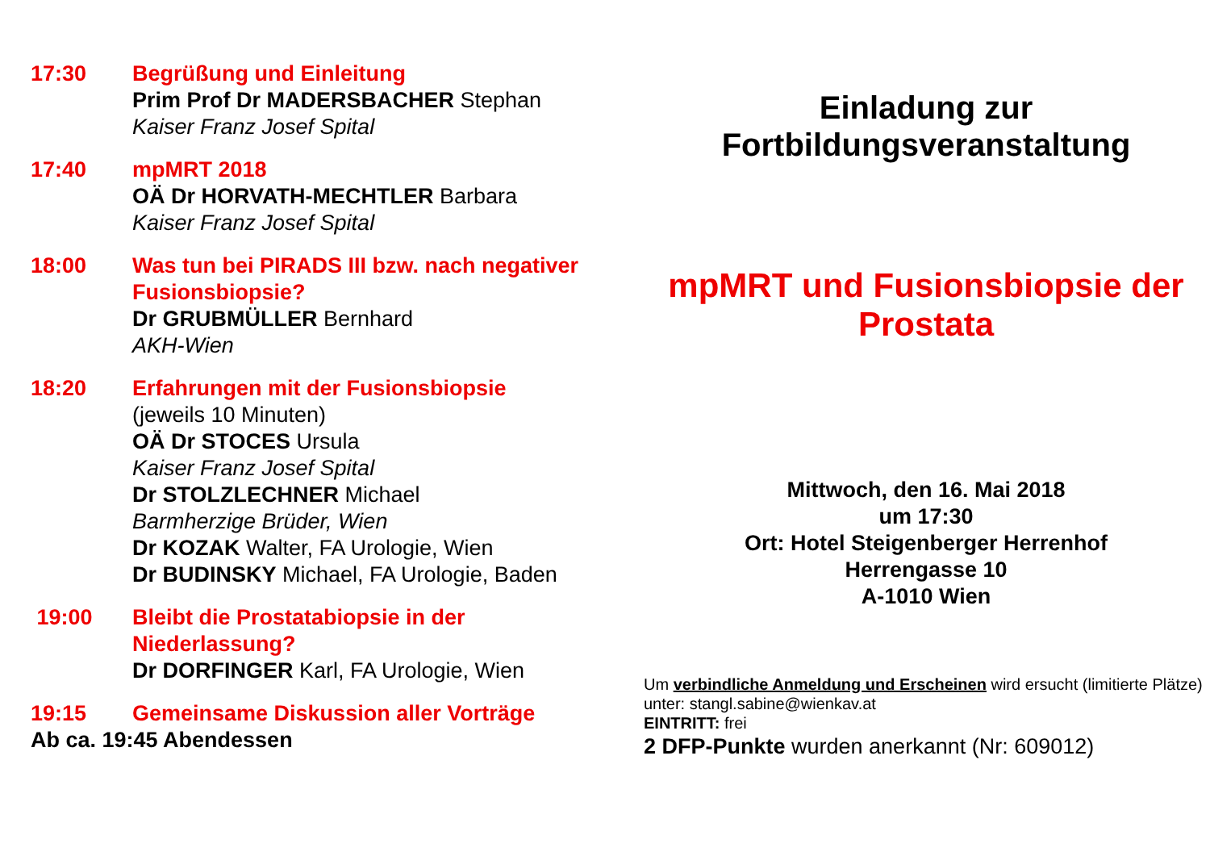17:30 Begrüßung und Einleitung
Prim Prof Dr MADERSBACHER Stephan
Kaiser Franz Josef Spital
17:40 mpMRT 2018
OÄ Dr HORVATH-MECHTLER Barbara
Kaiser Franz Josef Spital
18:00 Was tun bei PIRADS III bzw. nach negativer Fusionsbiopsie?
Dr GRUBMÜLLER Bernhard
AKH-Wien
18:20 Erfahrungen mit der Fusionsbiopsie
(jeweils 10 Minuten)
OÄ Dr STOCES Ursula
Kaiser Franz Josef Spital
Dr STOLZLECHNER Michael
Barmherzige Brüder, Wien
Dr KOZAK Walter, FA Urologie, Wien
Dr BUDINSKY Michael, FA Urologie, Baden
19:00 Bleibt die Prostatabiopsie in der Niederlassung?
Dr DORFINGER Karl, FA Urologie, Wien
19:15 Gemeinsame Diskussion aller Vorträge
Ab ca. 19:45 Abendessen
Einladung zur
Fortbildungsveranstaltung
mpMRT und Fusionsbiopsie der
Prostata
Mittwoch, den 16. Mai 2018
um 17:30
Ort: Hotel Steigenberger Herrenhof
Herrengasse 10
A-1010 Wien
Um verbindliche Anmeldung und Erscheinen wird ersucht (limitierte Plätze) unter: stangl.sabine@wienkav.at
EINTRITT: frei
2 DFP-Punkte wurden anerkannt (Nr: 609012)